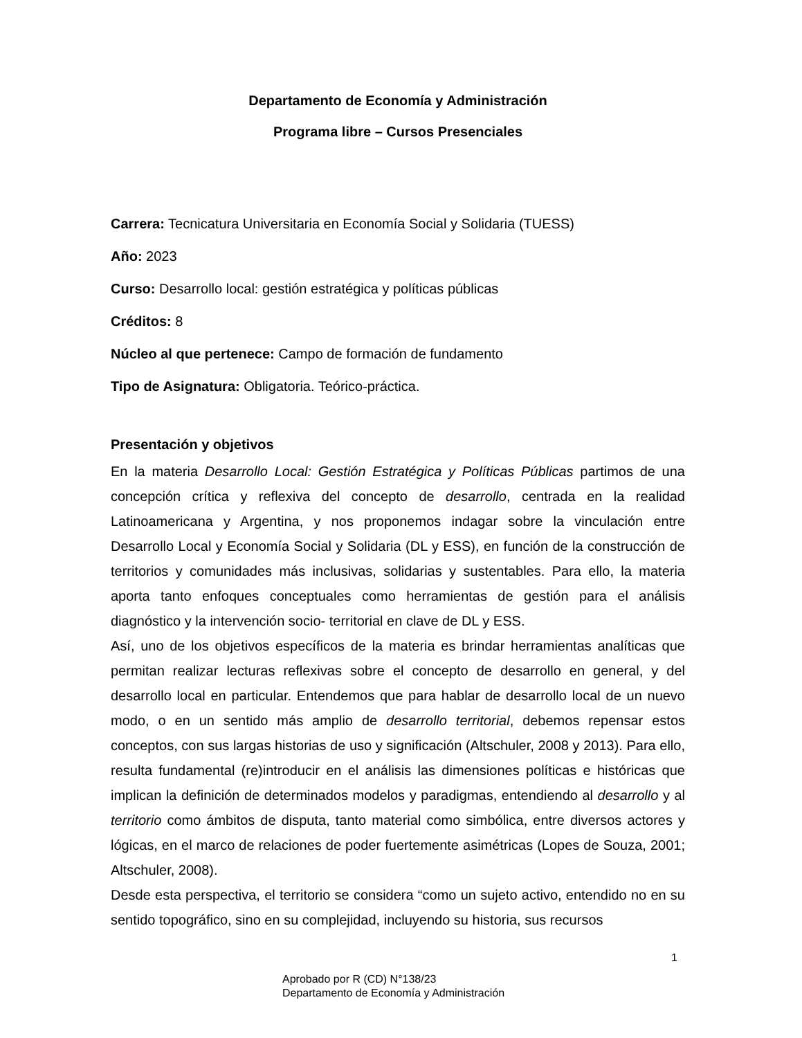Departamento de Economía y Administración
Programa libre – Cursos Presenciales
Carrera: Tecnicatura Universitaria en Economía Social y Solidaria (TUESS)
Año: 2023
Curso: Desarrollo local: gestión estratégica y políticas públicas
Créditos: 8
Núcleo al que pertenece: Campo de formación de fundamento
Tipo de Asignatura: Obligatoria. Teórico-práctica.
Presentación y objetivos
En la materia Desarrollo Local: Gestión Estratégica y Políticas Públicas partimos de una concepción crítica y reflexiva del concepto de desarrollo, centrada en la realidad Latinoamericana y Argentina, y nos proponemos indagar sobre la vinculación entre Desarrollo Local y Economía Social y Solidaria (DL y ESS), en función de la construcción de territorios y comunidades más inclusivas, solidarias y sustentables. Para ello, la materia aporta tanto enfoques conceptuales como herramientas de gestión para el análisis diagnóstico y la intervención socio- territorial en clave de DL y ESS.
Así, uno de los objetivos específicos de la materia es brindar herramientas analíticas que permitan realizar lecturas reflexivas sobre el concepto de desarrollo en general, y del desarrollo local en particular. Entendemos que para hablar de desarrollo local de un nuevo modo, o en un sentido más amplio de desarrollo territorial, debemos repensar estos conceptos, con sus largas historias de uso y significación (Altschuler, 2008 y 2013). Para ello, resulta fundamental (re)introducir en el análisis las dimensiones políticas e históricas que implican la definición de determinados modelos y paradigmas, entendiendo al desarrollo y al territorio como ámbitos de disputa, tanto material como simbólica, entre diversos actores y lógicas, en el marco de relaciones de poder fuertemente asimétricas (Lopes de Souza, 2001; Altschuler, 2008).
Desde esta perspectiva, el territorio se considera “como un sujeto activo, entendido no en su sentido topográfico, sino en su complejidad, incluyendo su historia, sus recursos
1
Aprobado por R (CD) N°138/23
Departamento de Economía y Administración